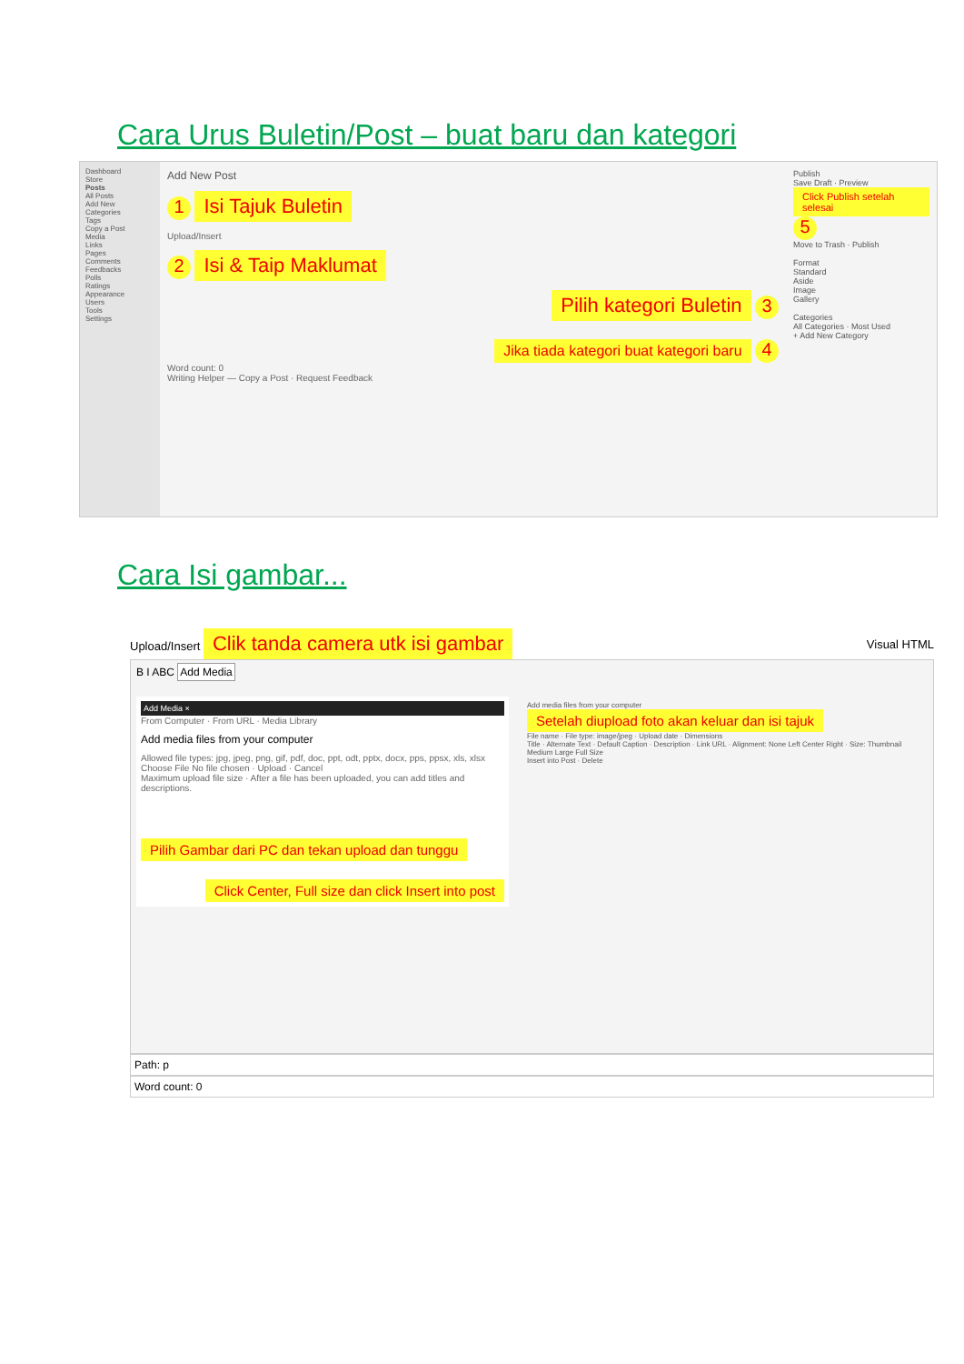Cara Urus Buletin/Post – buat baru dan kategori
Dashboard
Store
Posts
All Posts
Add New
Categories
Tags
Copy a Post
Media
Links
Pages
Comments
Feedbacks
Polls
Ratings
Appearance
Users
Tools
Settings
Add New Post
1 Isi Tajuk Buletin
Upload/Insert
2 Isi & Taip Maklumat
Pilih kategori Buletin 3
Jika tiada kategori buat kategori baru 4
Word count: 0
Writing Helper — Copy a Post · Request Feedback
Publish
Save Draft · Preview
Click Publish setelah selesai 5
Move to Trash · Publish
Format
Standard
Aside
Image
Gallery
Categories
All Categories · Most Used
+ Add New Category
Cara Isi gambar...
Upload/Insert Clik tanda camera utk isi gambar
Visual HTML
B I ABC Add Media
Add Media ×
From Computer · From URL · Media Library
Add media files from your computer
Allowed file types: jpg, jpeg, png, gif, pdf, doc, ppt, odt, pptx, docx, pps, ppsx, xls, xlsx
Choose File No file chosen · Upload · Cancel
Maximum upload file size · After a file has been uploaded, you can add titles and descriptions.
Pilih Gambar dari PC dan tekan upload dan tunggu
Click Center, Full size dan click Insert into post
Add media files from your computer
Setelah diupload foto akan keluar dan isi tajuk
File name · File type: image/jpeg · Upload date · Dimensions
Title · Alternate Text · Default Caption · Description · Link URL · Alignment: None Left Center Right · Size: Thumbnail Medium Large Full Size
Insert into Post · Delete
Path: p
Word count: 0